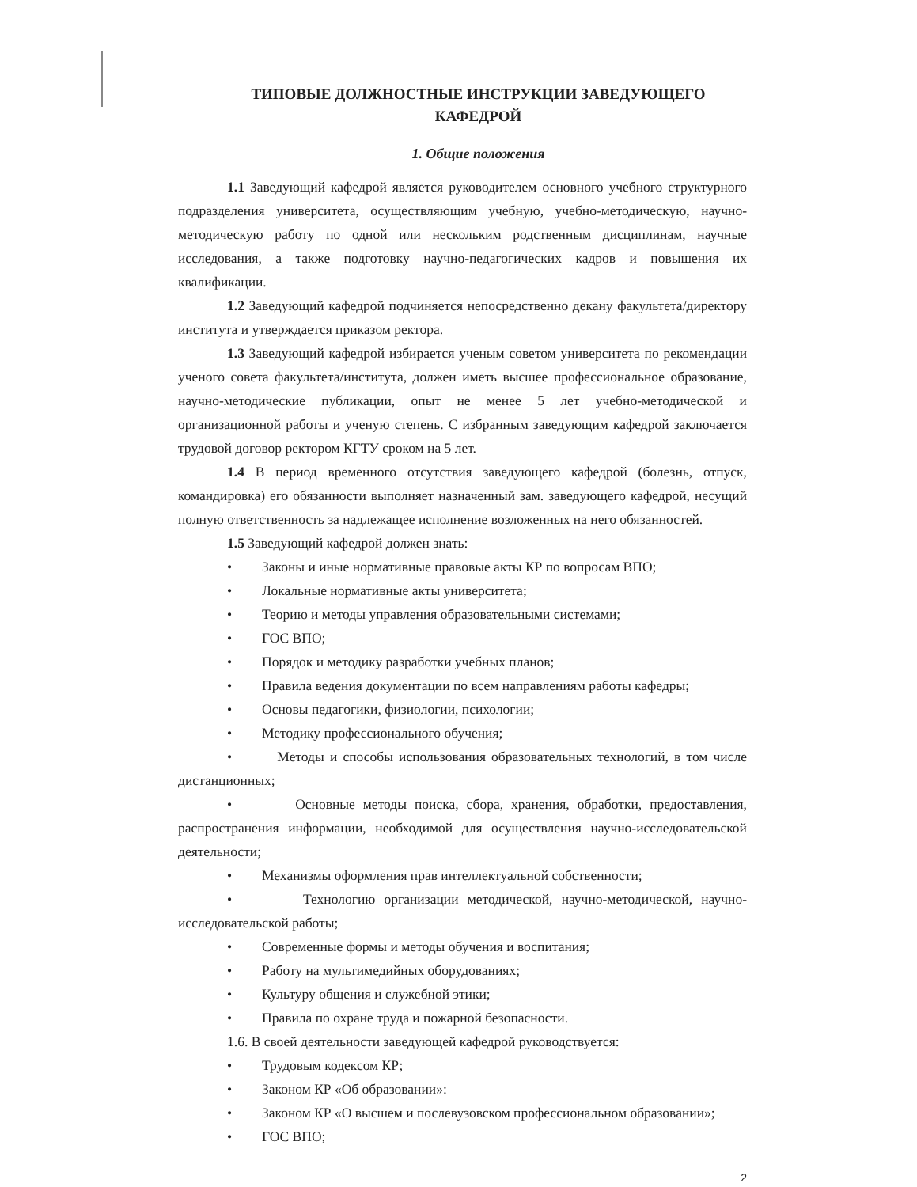ТИПОВЫЕ ДОЛЖНОСТНЫЕ ИНСТРУКЦИИ ЗАВЕДУЮЩЕГО
КАФЕДРОЙ
1. Общие положения
1.1 Заведующий кафедрой является руководителем основного учебного структурного подразделения университета, осуществляющим учебную, учебно-методическую, научно-методическую работу по одной или нескольким родственным дисциплинам, научные исследования, а также подготовку научно-педагогических кадров и повышения их квалификации.
1.2 Заведующий кафедрой подчиняется непосредственно декану факультета/директору института и утверждается приказом ректора.
1.3 Заведующий кафедрой избирается ученым советом университета по рекомендации ученого совета факультета/института, должен иметь высшее профессиональное образование, научно-методические публикации, опыт не менее 5 лет учебно-методической и организационной работы и ученую степень. С избранным заведующим кафедрой заключается трудовой договор ректором КГТУ сроком на 5 лет.
1.4 В период временного отсутствия заведующего кафедрой (болезнь, отпуск, командировка) его обязанности выполняет назначенный зам. заведующего кафедрой, несущий полную ответственность за надлежащее исполнение возложенных на него обязанностей.
1.5 Заведующий кафедрой должен знать:
• Законы и иные нормативные правовые акты КР по вопросам ВПО;
• Локальные нормативные акты университета;
• Теорию и методы управления образовательными системами;
• ГОС ВПО;
• Порядок и методику разработки учебных планов;
• Правила ведения документации по всем направлениям работы кафедры;
• Основы педагогики, физиологии, психологии;
• Методику профессионального обучения;
• Методы и способы использования образовательных технологий, в том числе дистанционных;
• Основные методы поиска, сбора, хранения, обработки, предоставления, распространения информации, необходимой для осуществления научно-исследовательской деятельности;
• Механизмы оформления прав интеллектуальной собственности;
• Технологию организации методической, научно-методической, научно-исследовательской работы;
• Современные формы и методы обучения и воспитания;
• Работу на мультимедийных оборудованиях;
• Культуру общения и служебной этики;
• Правила по охране труда и пожарной безопасности.
1.6. В своей деятельности заведующей кафедрой руководствуется:
• Трудовым кодексом КР;
• Законом КР «Об образовании»:
• Законом КР «О высшем и послевузовском профессиональном образовании»;
• ГОС ВПО;
2